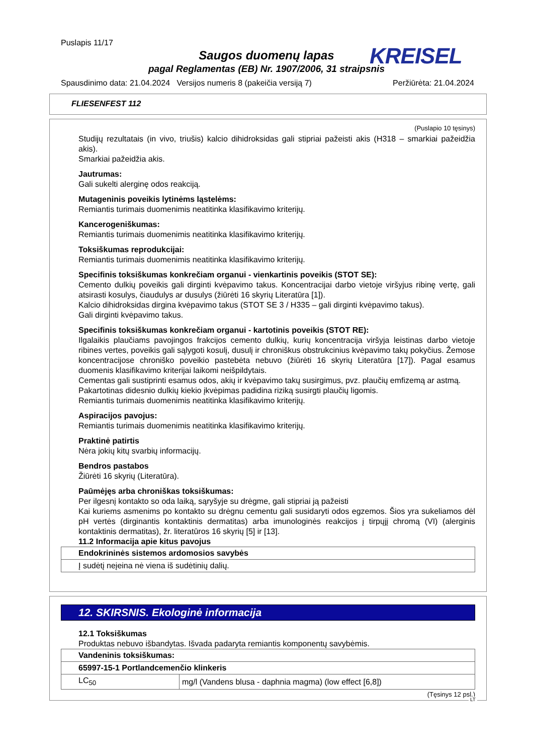Puslapis 11/17
Saugos duomenų lapas
pagal Reglamentas (EB) Nr. 1907/2006, 31 straipsnis
KREISEL
Spausdinimo data: 21.04.2024 Versijos numeris 8 (pakeičia versiją 7) Peržiūrėta: 21.04.2024
FLIESENFEST 112
(Puslapio 10 tęsinys)
Studijų rezultatais (in vivo, triušis) kalcio dihidroksidas gali stipriai pažeisti akis (H318 – smarkiai pažeidžia akis).
Smarkiai pažeidžia akis.
Jautrumas:
Gali sukelti alerginę odos reakciją.
Mutageninis poveikis lytinėms ląstelėms:
Remiantis turimais duomenimis neatitinka klasifikavimo kriterijų.
Kancerogeniškumas:
Remiantis turimais duomenimis neatitinka klasifikavimo kriterijų.
Toksiškumas reprodukcijai:
Remiantis turimais duomenimis neatitinka klasifikavimo kriterijų.
Specifinis toksiškumas konkrečiam organui - vienkartinis poveikis (STOT SE):
Cemento dulkių poveikis gali dirginti kvėpavimo takus. Koncentracijai darbo vietoje viršyjus ribinę vertę, gali atsirasti kosulys, čiaudulys ar dusulys (žiūrėti 16 skyrių Literatūra [1]).
Kalcio dihidroksidas dirgina kvėpavimo takus (STOT SE 3 / H335 – gali dirginti kvėpavimo takus).
Gali dirginti kvėpavimo takus.
Specifinis toksiškumas konkrečiam organui - kartotinis poveikis (STOT RE):
Ilgalaikis plaučiams pavojingos frakcijos cemento dulkių, kurių koncentracija viršyja leistinas darbo vietoje ribines vertes, poveikis gali sąlygoti kosulį, dusulį ir chroniškus obstrukcinius kvėpavimo takų pokyčius. Žemose koncentracijose chroniško poveikio pastebėta nebuvo (žiūrėti 16 skyrių Literatūra [17]). Pagal esamus duomenis klasifikavimo kriterijai laikomi neišpildytais.
Cementas gali sustiprinti esamus odos, akių ir kvėpavimo takų susirgimus, pvz. plaučių emfizemą ar astmą.
Pakartotinas didesnio dulkių kiekio įkvėpimas padidina riziką susirgti plaučių ligomis.
Remiantis turimais duomenimis neatitinka klasifikavimo kriterijų.
Aspiracijos pavojus:
Remiantis turimais duomenimis neatitinka klasifikavimo kriterijų.
Praktinė patirtis
Nėra jokių kitų svarbių informacijų.
Bendros pastabos
Žiūrėti 16 skyrių (Literatūra).
Paūmėjęs arba chroniškas toksiškumas:
Per ilgesnį kontakto so oda laiką, sąryšyje su drėgme, gali stipriai ją pažeisti
Kai kuriems asmenims po kontakto su drėgnu cementu gali susidaryti odos egzemos. Šios yra sukeliamos dėl pH vertės (dirginantis kontaktinis dermatitas) arba imunologinės reakcijos į tirpųjį chromą (VI) (alerginis kontaktinis dermatitas), žr. literatūros 16 skyrių [5] ir [13].
11.2 Informacija apie kitus pavojus
| Endokrininės sistemos ardomosios savybės |
| Į sudėtį neįeina nė viena iš sudėtinių dalių. |
12. SKIRSNIS. Ekologinė informacija
12.1 Toksiškumas
Produktas nebuvo išbandytas. Išvada padaryta remiantis komponentų savybėmis.
| Vandeninis toksiškumas: | |
| 65997-15-1 Portlandcemenčio klinkeris | |
| LC<sub>50</sub> | mg/l (Vandens blusa - daphnia magma) (low effect [6,8]) |
(Tęsinys 12 psl.)
LT